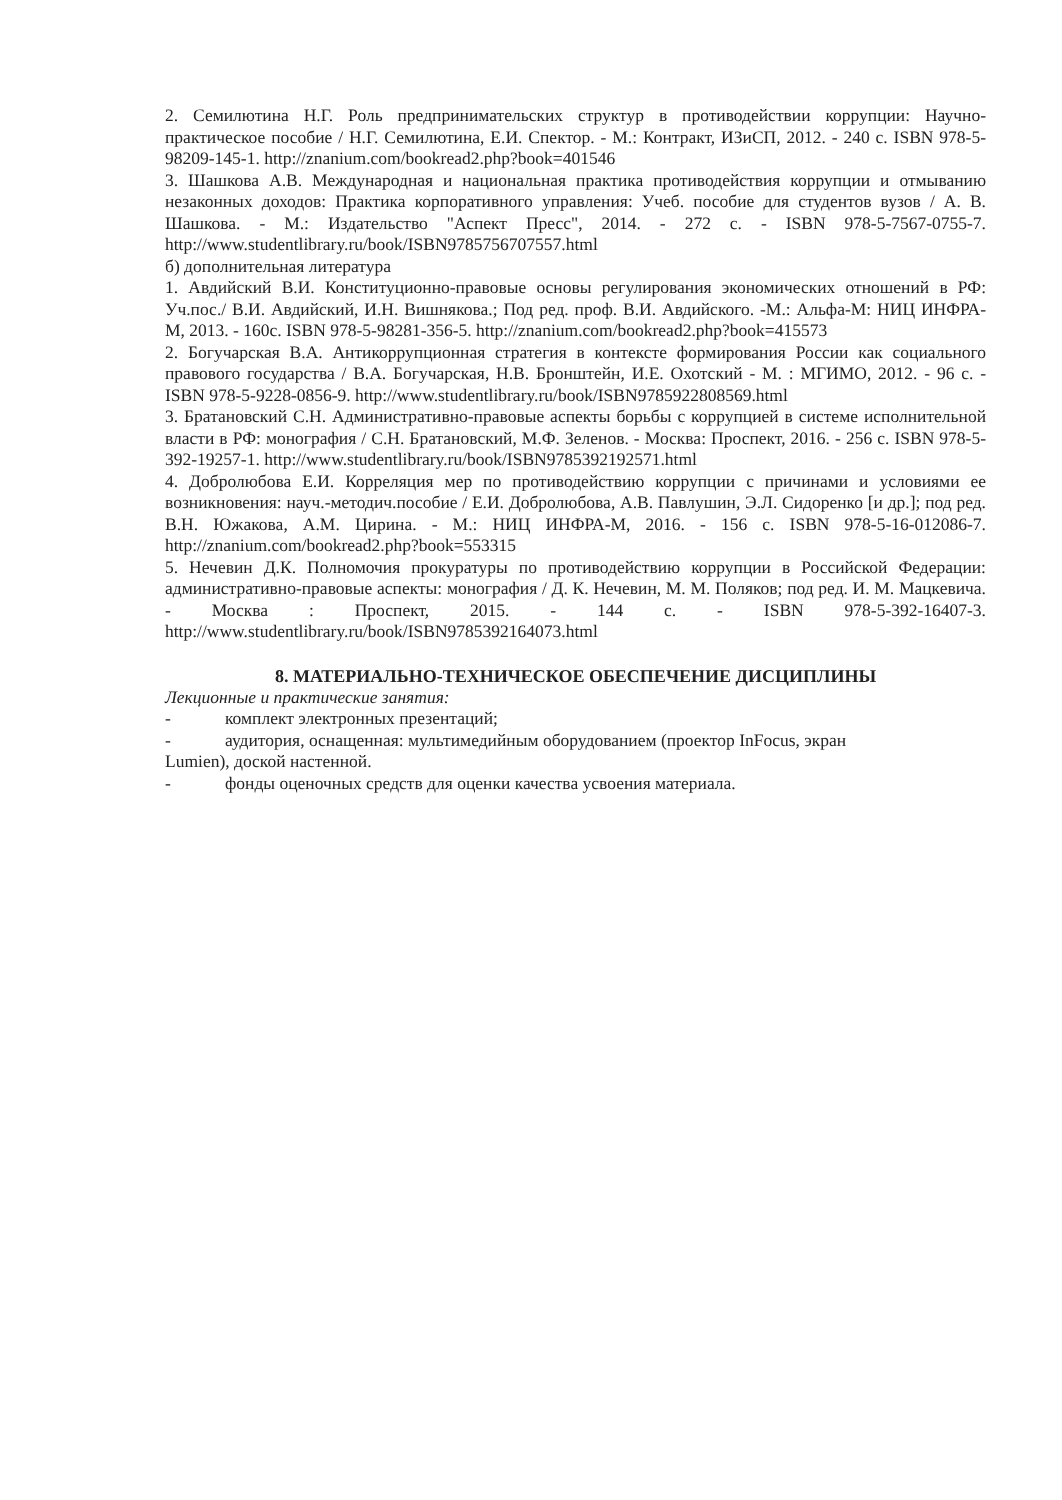2. Семилютина Н.Г. Роль предпринимательских структур в противодействии коррупции: Научно-практическое пособие / Н.Г. Семилютина, Е.И. Спектор. - М.: Контракт, ИЗиСП, 2012. - 240 с. ISBN 978-5-98209-145-1. http://znanium.com/bookread2.php?book=401546
3. Шашкова А.В. Международная и национальная практика противодействия коррупции и отмыванию незаконных доходов: Практика корпоративного управления: Учеб. пособие для студентов вузов / А. В. Шашкова. - М.: Издательство "Аспект Пресс", 2014. - 272 с. - ISBN 978-5-7567-0755-7. http://www.studentlibrary.ru/book/ISBN9785756707557.html
б) дополнительная литература
1. Авдийский В.И. Конституционно-правовые основы регулирования экономических отношений в РФ: Уч.пос./ В.И. Авдийский, И.Н. Вишнякова.; Под ред. проф. В.И. Авдийского. -М.: Альфа-М: НИЦ ИНФРА-М, 2013. - 160с. ISBN 978-5-98281-356-5. http://znanium.com/bookread2.php?book=415573
2. Богучарская В.А. Антикоррупционная стратегия в контексте формирования России как социального правового государства / В.А. Богучарская, Н.В. Бронштейн, И.Е. Охотский - М. : МГИМО, 2012. - 96 с. - ISBN 978-5-9228-0856-9. http://www.studentlibrary.ru/book/ISBN9785922808569.html
3. Братановский С.Н. Административно-правовые аспекты борьбы с коррупцией в системе исполнительной власти в РФ: монография / С.Н. Братановский, М.Ф. Зеленов. - Москва: Проспект, 2016. - 256 с. ISBN 978-5-392-19257-1. http://www.studentlibrary.ru/book/ISBN9785392192571.html
4. Добролюбова Е.И. Корреляция мер по противодействию коррупции с причинами и условиями ее возникновения: науч.-методич.пособие / Е.И. Добролюбова, А.В. Павлушин, Э.Л. Сидоренко [и др.]; под ред. В.Н. Южакова, А.М. Цирина. - М.: НИЦ ИНФРА-М, 2016. - 156 с. ISBN 978-5-16-012086-7. http://znanium.com/bookread2.php?book=553315
5. Нечевин Д.К. Полномочия прокуратуры по противодействию коррупции в Российской Федерации: административно-правовые аспекты: монография / Д. К. Нечевин, М. М. Поляков; под ред. И. М. Мацкевича. - Москва : Проспект, 2015. - 144 с. - ISBN 978-5-392-16407-3. http://www.studentlibrary.ru/book/ISBN9785392164073.html
8. МАТЕРИАЛЬНО-ТЕХНИЧЕСКОЕ ОБЕСПЕЧЕНИЕ ДИСЦИПЛИНЫ
Лекционные и практические занятия:
- комплект электронных презентаций;
- аудитория, оснащенная: мультимедийным оборудованием (проектор InFocus, экран
Lumien), доской настенной.
- фонды оценочных средств для оценки качества усвоения материала.